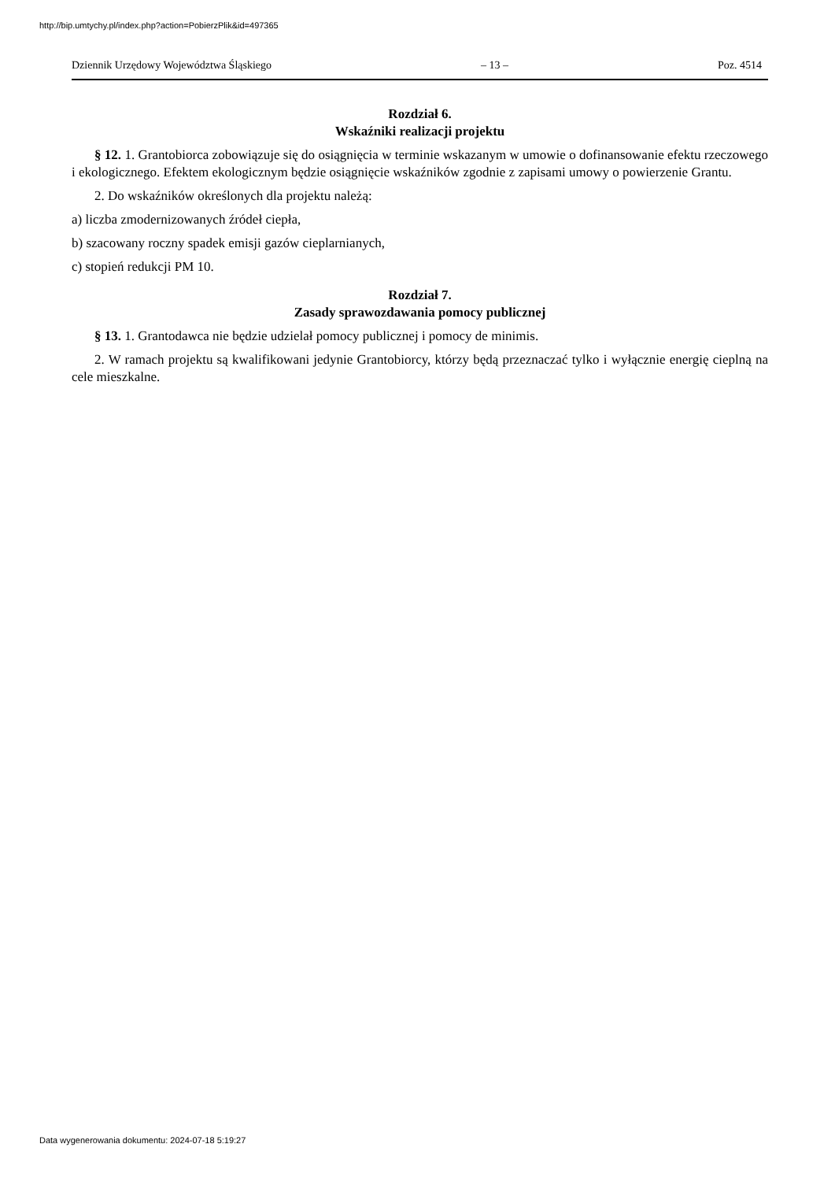http://bip.umtychy.pl/index.php?action=PobierzPlik&id=497365
Dziennik Urzędowy Województwa Śląskiego – 13 – Poz. 4514
Rozdział 6.
Wskaźniki realizacji projektu
§ 12. 1. Grantobiorca zobowiązuje się do osiągnięcia w terminie wskazanym w umowie o dofinansowanie efektu rzeczowego i ekologicznego. Efektem ekologicznym będzie osiągnięcie wskaźników zgodnie z zapisami umowy o powierzenie Grantu.
2. Do wskaźników określonych dla projektu należą:
a) liczba zmodernizowanych źródeł ciepła,
b) szacowany roczny spadek emisji gazów cieplarnianych,
c) stopień redukcji PM 10.
Rozdział 7.
Zasady sprawozdawania pomocy publicznej
§ 13. 1. Grantodawca nie będzie udzielał pomocy publicznej i pomocy de minimis.
2. W ramach projektu są kwalifikowani jedynie Grantobiorcy, którzy będą przeznaczać tylko i wyłącznie energię cieplną na cele mieszkalne.
Data wygenerowania dokumentu: 2024-07-18 5:19:27